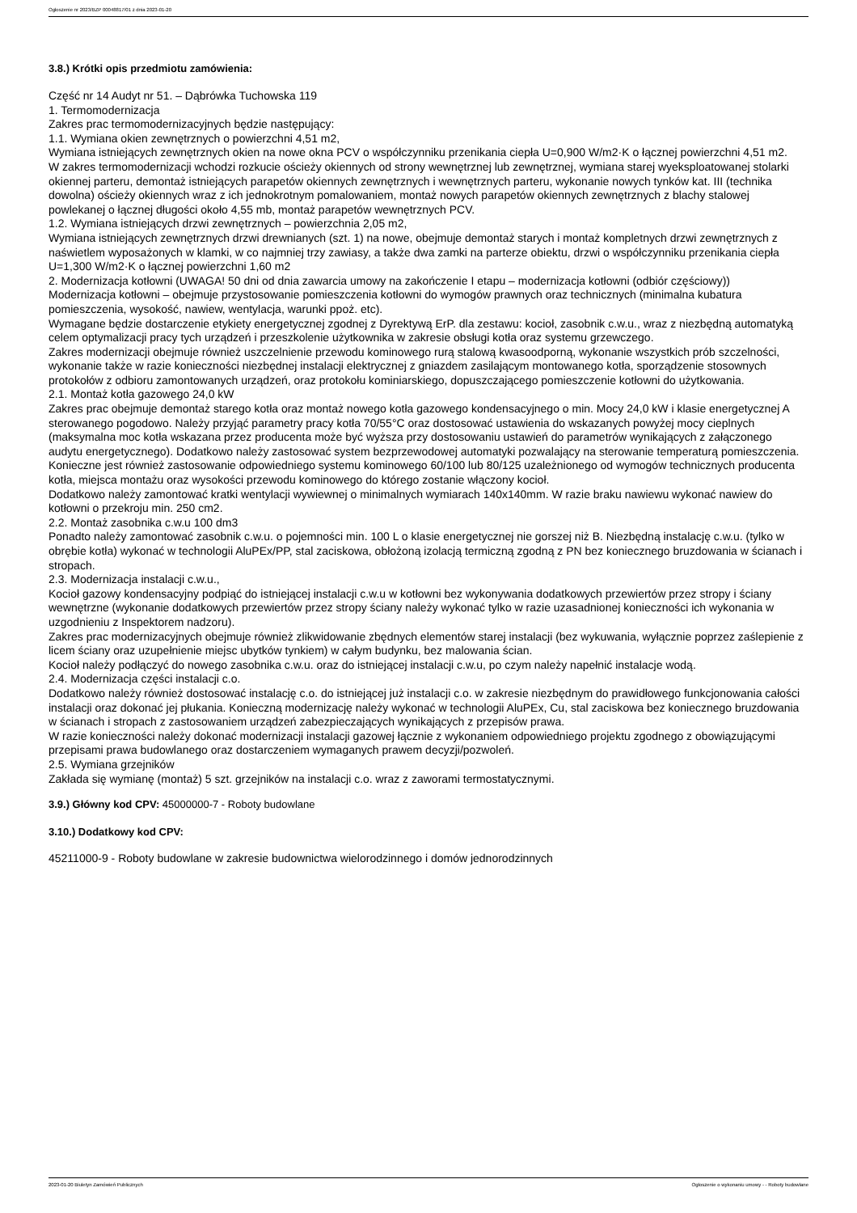Ogłoszenie nr 2023/BZP 00048817/01 z dnia 2023-01-20
3.8.) Krótki opis przedmiotu zamówienia:
Część nr 14 Audyt nr 51. – Dąbrówka Tuchowska 119
1. Termomodernizacja
Zakres prac termomodernizacyjnych będzie następujący:
1.1. Wymiana okien zewnętrznych o powierzchni 4,51 m2,
Wymiana istniejących zewnętrznych okien na nowe okna PCV o współczynniku przenikania ciepła U=0,900 W/m2·K o łącznej powierzchni 4,51 m2.
W zakres termomodernizacji wchodzi rozkucie ościeży okiennych od strony wewnętrznej lub zewnętrznej, wymiana starej wyeksploatowanej stolarki okiennej parteru, demontaż istniejących parapetów okiennych zewnętrznych i wewnętrznych parteru, wykonanie nowych tynków kat. III (technika dowolna) ościeży okiennych wraz z ich jednokrotnym pomalowaniem, montaż nowych parapetów okiennych zewnętrznych z blachy stalowej powlekanej o łącznej długości około 4,55 mb, montaż parapetów wewnętrznych PCV.
1.2. Wymiana istniejących drzwi zewnętrznych – powierzchnia 2,05 m2,
Wymiana istniejących zewnętrznych drzwi drewnianych (szt. 1) na nowe, obejmuje demontaż starych i montaż kompletnych drzwi zewnętrznych z naświetlem wyposażonych w klamki, w co najmniej trzy zawiasy, a także dwa zamki na parterze obiektu, drzwi o współczynniku przenikania ciepła U=1,300 W/m2·K o łącznej powierzchni 1,60 m2
2. Modernizacja kotłowni (UWAGA! 50 dni od dnia zawarcia umowy na zakończenie I etapu – modernizacja kotłowni (odbiór częściowy))
Modernizacja kotłowni – obejmuje przystosowanie pomieszczenia kotłowni do wymogów prawnych oraz technicznych (minimalna kubatura pomieszczenia, wysokość, nawiew, wentylacja, warunki ppoż. etc).
Wymagane będzie dostarczenie etykiety energetycznej zgodnej z Dyrektywą ErP. dla zestawu: kocioł, zasobnik c.w.u., wraz z niezbędną automatyką celem optymalizacji pracy tych urządzeń i przeszkolenie użytkownika w zakresie obsługi kotła oraz systemu grzewczego.
Zakres modernizacji obejmuje również uszczelnienie przewodu kominowego rurą stalową kwasoodporną, wykonanie wszystkich prób szczelności, wykonanie także w razie konieczności niezbędnej instalacji elektrycznej z gniazdem zasilającym montowanego kotła, sporządzenie stosownych protokołów z odbioru zamontowanych urządzeń, oraz protokołu kominiarskiego, dopuszczającego pomieszczenie kotłowni do użytkowania.
2.1. Montaż kotła gazowego 24,0 kW
Zakres prac obejmuje demontaż starego kotła oraz montaż nowego kotła gazowego kondensacyjnego o min. Mocy 24,0 kW i klasie energetycznej A sterowanego pogodowo. Należy przyjąć parametry pracy kotła 70/55°C oraz dostosować ustawienia do wskazanych powyżej mocy cieplnych (maksymalna moc kotła wskazana przez producenta może być wyższa przy dostosowaniu ustawień do parametrów wynikających z załączonego audytu energetycznego). Dodatkowo należy zastosować system bezprzewodowej automatyki pozwalający na sterowanie temperaturą pomieszczenia.
Konieczne jest również zastosowanie odpowiedniego systemu kominowego 60/100 lub 80/125 uzależnionego od wymogów technicznych producenta kotła, miejsca montażu oraz wysokości przewodu kominowego do którego zostanie włączony kocioł.
Dodatkowo należy zamontować kratki wentylacji wywiewnej o minimalnych wymiarach 140x140mm. W razie braku nawiewu wykonać nawiew do kotłowni o przekroju min. 250 cm2.
2.2. Montaż zasobnika c.w.u 100 dm3
Ponadto należy zamontować zasobnik c.w.u. o pojemności min. 100 L o klasie energetycznej nie gorszej niż B. Niezbędną instalację c.w.u. (tylko w obrębie kotła) wykonać w technologii AluPEx/PP, stal zaciskowa, obłożoną izolacją termiczną zgodną z PN bez koniecznego bruzdowania w ścianach i stropach.
2.3. Modernizacja instalacji c.w.u.,
Kocioł gazowy kondensacyjny podpiąć do istniejącej instalacji c.w.u w kotłowni bez wykonywania dodatkowych przewiertów przez stropy i ściany wewnętrzne (wykonanie dodatkowych przewiertów przez stropy ściany należy wykonać tylko w razie uzasadnionej konieczności ich wykonania w uzgodnieniu z Inspektorem nadzoru).
Zakres prac modernizacyjnych obejmuje również zlikwidowanie zbędnych elementów starej instalacji (bez wykuwania, wyłącznie poprzez zaślepienie z licem ściany oraz uzupełnienie miejsc ubytków tynkiem) w całym budynku, bez malowania ścian.
Kocioł należy podłączyć do nowego zasobnika c.w.u. oraz do istniejącej instalacji c.w.u, po czym należy napełnić instalacje wodą.
2.4. Modernizacja części instalacji c.o.
Dodatkowo należy również dostosować instalację c.o. do istniejącej już instalacji c.o. w zakresie niezbędnym do prawidłowego funkcjonowania całości instalacji oraz dokonać jej płukania. Konieczną modernizację należy wykonać w technologii AluPEx, Cu, stal zaciskowa bez koniecznego bruzdowania w ścianach i stropach z zastosowaniem urządzeń zabezpieczających wynikających z przepisów prawa.
W razie konieczności należy dokonać modernizacji instalacji gazowej łącznie z wykonaniem odpowiedniego projektu zgodnego z obowiązującymi przepisami prawa budowlanego oraz dostarczeniem wymaganych prawem decyzji/pozwoleń.
2.5. Wymiana grzejników
Zakłada się wymianę (montaż) 5 szt. grzejników na instalacji c.o. wraz z zaworami termostatycznymi.
3.9.) Główny kod CPV: 45000000-7 - Roboty budowlane
3.10.) Dodatkowy kod CPV:
45211000-9 - Roboty budowlane w zakresie budownictwa wielorodzinnego i domów jednorodzinnych
2023-01-20 Biuletyn Zamówień Publicznych Ogłoszenie o wykonaniu umowy - - Roboty budowlane